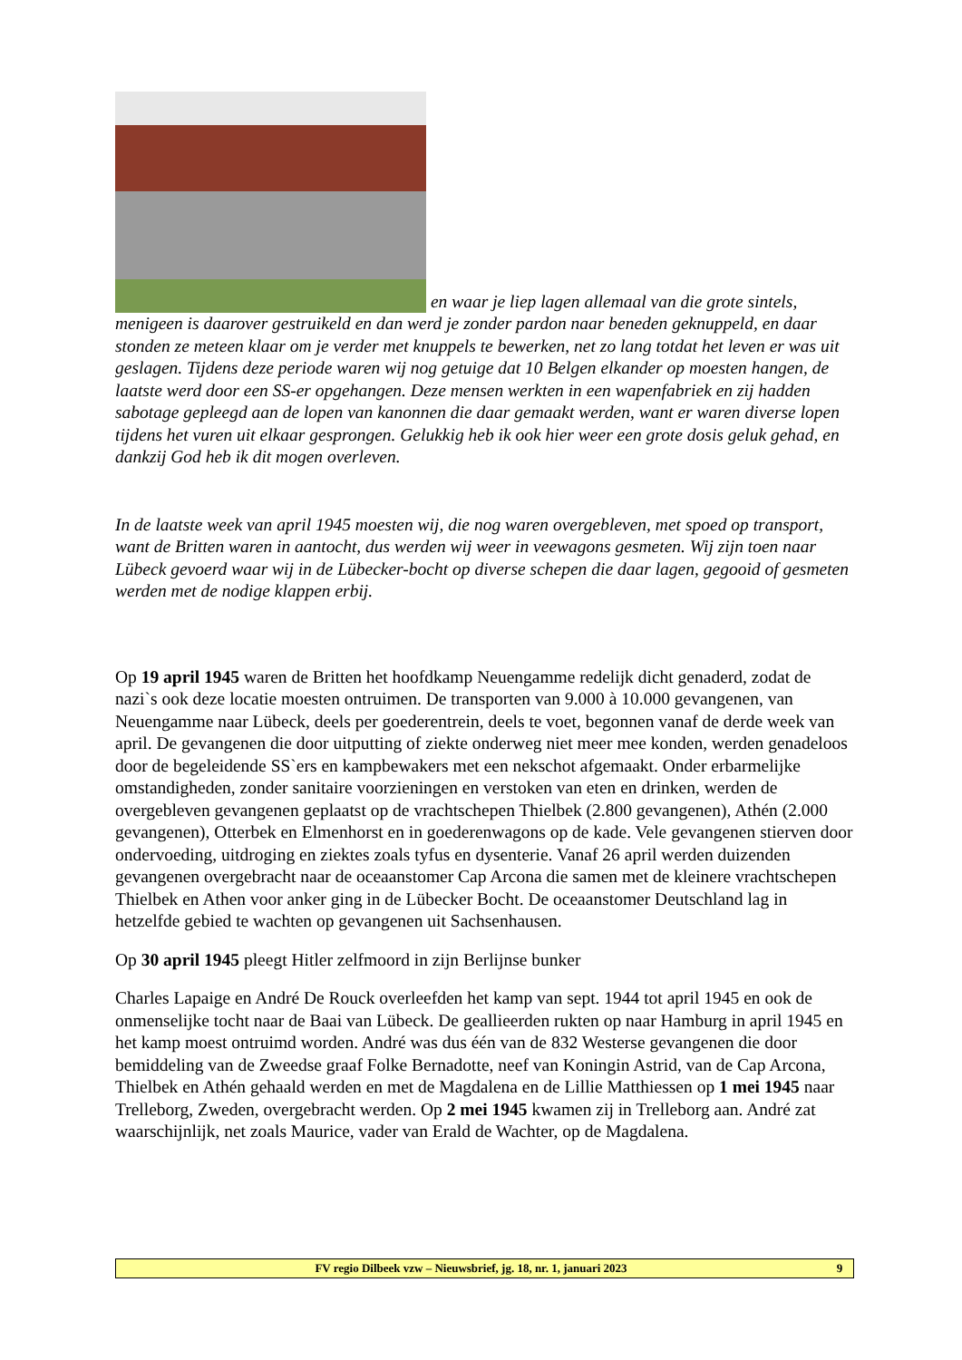en waar je liep lagen allemaal van die grote sintels, menigeen is daarover gestruikeld en dan werd je zonder pardon naar beneden geknuppeld, en daar stonden ze meteen klaar om je verder met knuppels te bewerken, net zo lang totdat het leven er was uit geslagen. Tijdens deze periode waren wij nog getuige dat 10 Belgen elkander op moesten hangen, de laatste werd door een SS-er opgehangen. Deze mensen werkten in een wapenfabriek en zij hadden sabotage gepleegd aan de lopen van kanonnen die daar gemaakt werden, want er waren diverse lopen tijdens het vuren uit elkaar gesprongen. Gelukkig heb ik ook hier weer een grote dosis geluk gehad, en dankzij God heb ik dit mogen overleven.
In de laatste week van april 1945 moesten wij, die nog waren overgebleven, met spoed op transport, want de Britten waren in aantocht, dus werden wij weer in veewagons gesmeten. Wij zijn toen naar Lübeck gevoerd waar wij in de Lübecker-bocht op diverse schepen die daar lagen, gegooid of gesmeten werden met de nodige klappen erbij.
Op 19 april 1945 waren de Britten het hoofdkamp Neuengamme redelijk dicht genaderd, zodat de nazi`s ook deze locatie moesten ontruimen. De transporten van 9.000 à 10.000 gevangenen, van Neuengamme naar Lübeck, deels per goederentrein, deels te voet, begonnen vanaf de derde week van april. De gevangenen die door uitputting of ziekte onderweg niet meer mee konden, werden genadeloos door de begeleidende SS`ers en kampbewakers met een nekschot afgemaakt. Onder erbarmelijke omstandigheden, zonder sanitaire voorzieningen en verstoken van eten en drinken, werden de overgebleven gevangenen geplaatst op de vrachtschepen Thielbek (2.800 gevangenen), Athén (2.000 gevangenen), Otterbek en Elmenhorst en in goederenwagons op de kade. Vele gevangenen stierven door ondervoeding, uitdroging en ziektes zoals tyfus en dysenterie. Vanaf 26 april werden duizenden gevangenen overgebracht naar de oceaanstomer Cap Arcona die samen met de kleinere vrachtschepen Thielbek en Athen voor anker ging in de Lübecker Bocht. De oceaanstomer Deutschland lag in hetzelfde gebied te wachten op gevangenen uit Sachsenhausen.
Op 30 april 1945 pleegt Hitler zelfmoord in zijn Berlijnse bunker
Charles Lapaige en André De Rouck overleefden het kamp van sept. 1944 tot april 1945 en ook de onmenselijke tocht naar de Baai van Lübeck. De geallieerden rukten op naar Hamburg in april 1945 en het kamp moest ontruimd worden. André was dus één van de 832 Westerse gevangenen die door bemiddeling van de Zweedse graaf Folke Bernadotte, neef van Koningin Astrid, van de Cap Arcona, Thielbek en Athén gehaald werden en met de Magdalena en de Lillie Matthiessen op 1 mei 1945 naar Trelleborg, Zweden, overgebracht werden. Op 2 mei 1945 kwamen zij in Trelleborg aan. André zat waarschijnlijk, net zoals Maurice, vader van Erald de Wachter, op de Magdalena.
FV regio Dilbeek vzw – Nieuwsbrief, jg. 18, nr. 1, januari 2023 9